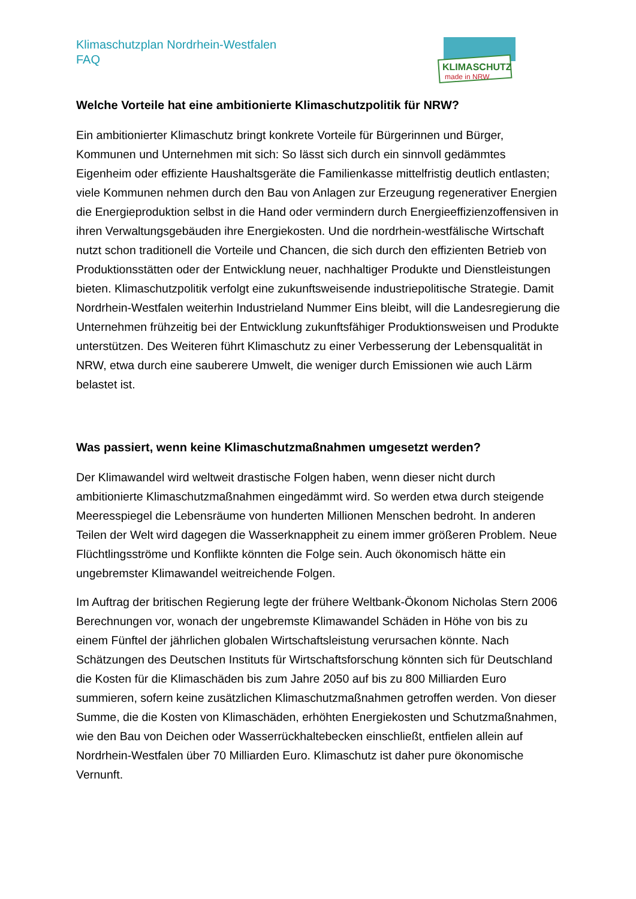Klimaschutzplan Nordrhein-Westfalen
FAQ
Welche Vorteile hat eine ambitionierte Klimaschutzpolitik für NRW?
Ein ambitionierter Klimaschutz bringt konkrete Vorteile für Bürgerinnen und Bürger, Kommunen und Unternehmen mit sich: So lässt sich durch ein sinnvoll gedämmtes Eigenheim oder effiziente Haushaltsgeräte die Familienkasse mittelfristig deutlich entlasten; viele Kommunen nehmen durch den Bau von Anlagen zur Erzeugung regenerativer Energien die Energieproduktion selbst in die Hand oder vermindern durch Energieeffizienzoffensiven in ihren Verwaltungsgebäuden ihre Energiekosten. Und die nordrhein-westfälische Wirtschaft nutzt schon traditionell die Vorteile und Chancen, die sich durch den effizienten Betrieb von Produktionsstätten oder der Entwicklung neuer, nachhaltiger Produkte und Dienstleistungen bieten. Klimaschutzpolitik verfolgt eine zukunftsweisende industriepolitische Strategie. Damit Nordrhein-Westfalen weiterhin Industrieland Nummer Eins bleibt, will die Landesregierung die Unternehmen frühzeitig bei der Entwicklung zukunftsfähiger Produktionsweisen und Produkte unterstützen. Des Weiteren führt Klimaschutz zu einer Verbesserung der Lebensqualität in NRW, etwa durch eine sauberere Umwelt, die weniger durch Emissionen wie auch Lärm belastet ist.
Was passiert, wenn keine Klimaschutzmaßnahmen umgesetzt werden?
Der Klimawandel wird weltweit drastische Folgen haben, wenn dieser nicht durch ambitionierte Klimaschutzmaßnahmen eingedämmt wird. So werden etwa durch steigende Meeresspiegel die Lebensräume von hunderten Millionen Menschen bedroht. In anderen Teilen der Welt wird dagegen die Wasserknappheit zu einem immer größeren Problem. Neue Flüchtlingsströme und Konflikte könnten die Folge sein. Auch ökonomisch hätte ein ungebremster Klimawandel weitreichende Folgen.
Im Auftrag der britischen Regierung legte der frühere Weltbank-Ökonom Nicholas Stern 2006 Berechnungen vor, wonach der ungebremste Klimawandel Schäden in Höhe von bis zu einem Fünftel der jährlichen globalen Wirtschaftsleistung verursachen könnte. Nach Schätzungen des Deutschen Instituts für Wirtschaftsforschung könnten sich für Deutschland die Kosten für die Klimaschäden bis zum Jahre 2050 auf bis zu 800 Milliarden Euro summieren, sofern keine zusätzlichen Klimaschutzmaßnahmen getroffen werden. Von dieser Summe, die die Kosten von Klimaschäden, erhöhten Energiekosten und Schutzmaßnahmen, wie den Bau von Deichen oder Wasserrückhaltebecken einschließt, entfielen allein auf Nordrhein-Westfalen über 70 Milliarden Euro. Klimaschutz ist daher pure ökonomische Vernunft.
KLIMASCHUTZ
made in NRW